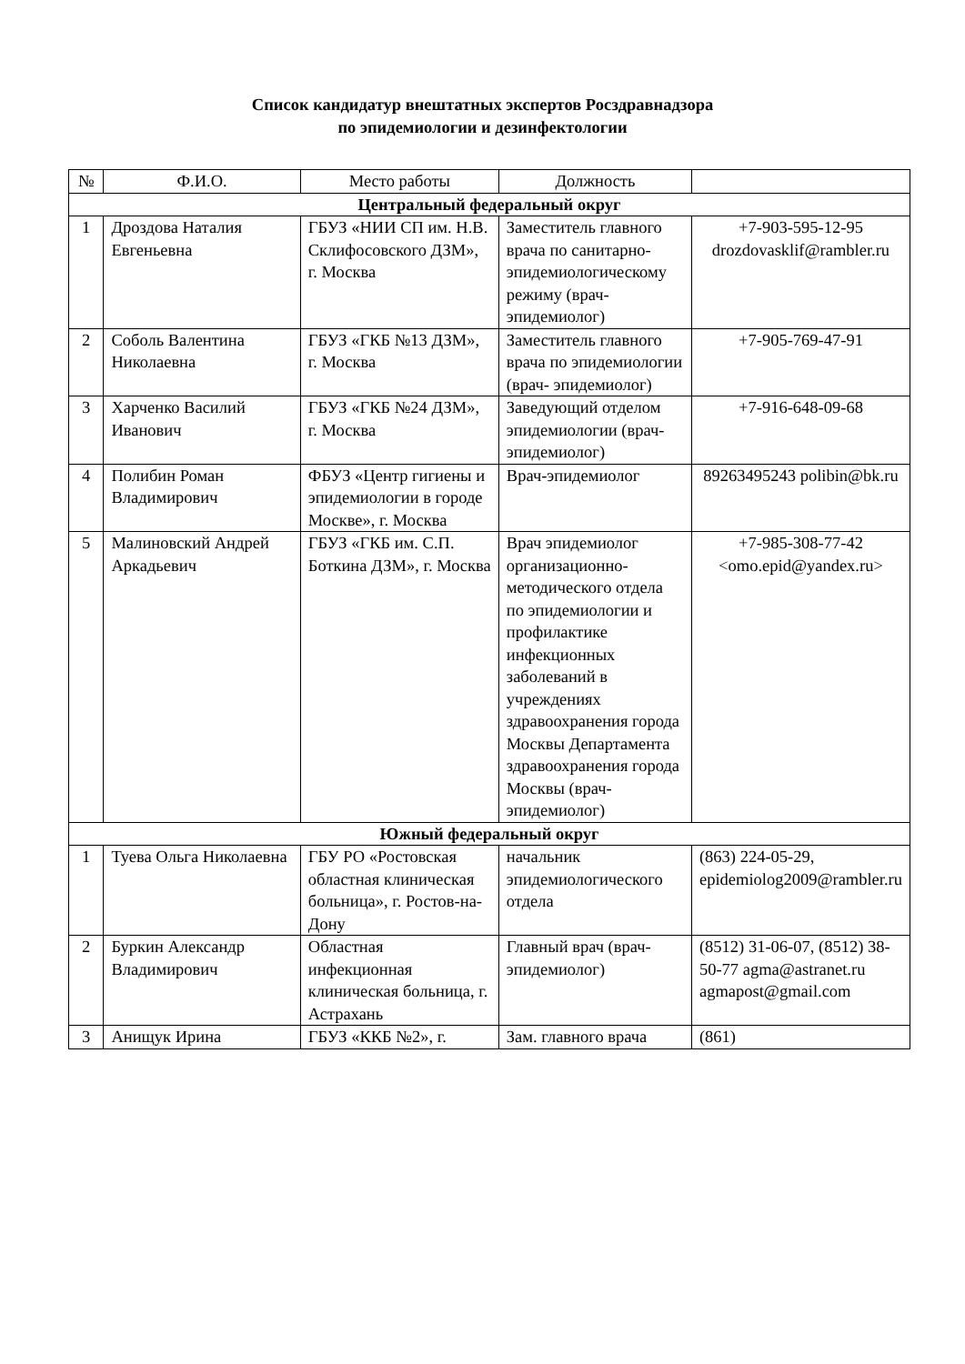Список кандидатур внештатных экспертов Росздравнадзора
по эпидемиологии и дезинфектологии
| № | Ф.И.О. | Место работы | Должность | |
| --- | --- | --- | --- | --- |
| Центральный федеральный округ | | | | |
| 1 | Дроздова Наталия Евгеньевна | ГБУЗ «НИИ СП им. Н.В. Склифосовского ДЗМ», г. Москва | Заместитель главного врача по санитарно-эпидемиологическому режиму (врач-эпидемиолог) | +7-903-595-12-95 drozdovasklif@rambler.ru |
| 2 | Соболь Валентина Николаевна | ГБУЗ «ГКБ №13 ДЗМ», г. Москва | Заместитель главного врача по эпидемиологии (врач- эпидемиолог) | +7-905-769-47-91 |
| 3 | Харченко Василий Иванович | ГБУЗ «ГКБ №24 ДЗМ», г. Москва | Заведующий отделом эпидемиологии (врач- эпидемиолог) | +7-916-648-09-68 |
| 4 | Полибин Роман Владимирович | ФБУЗ «Центр гигиены и эпидемиологии в городе Москве», г. Москва | Врач-эпидемиолог | 89263495243 polibin@bk.ru |
| 5 | Малиновский Андрей Аркадьевич | ГБУЗ «ГКБ им. С.П. Боткина ДЗМ», г. Москва | Врач эпидемиолог организационно-методического отдела по эпидемиологии и профилактике инфекционных заболеваний в учреждениях здравоохранения города Москвы Департамента здравоохранения города Москвы (врач- эпидемиолог) | +7-985-308-77-42 <omo.epid@yandex.ru> |
| Южный федеральный округ | | | | |
| 1 | Туева Ольга Николаевна | ГБУ РО «Ростовская областная клиническая больница», г. Ростов-на-Дону | начальник эпидемиологического отдела | (863) 224-05-29, epidemiolog2009@rambler.ru |
| 2 | Буркин Александр Владимирович | Областная инфекционная клиническая больница, г. Астрахань | Главный врач (врач-эпидемиолог) | (8512) 31-06-07, (8512) 38-50-77 agma@astranet.ru agmapost@gmail.com |
| 3 | Анищук Ирина | ГБУЗ «ККБ №2», г. | Зам. главного врача | (861) |